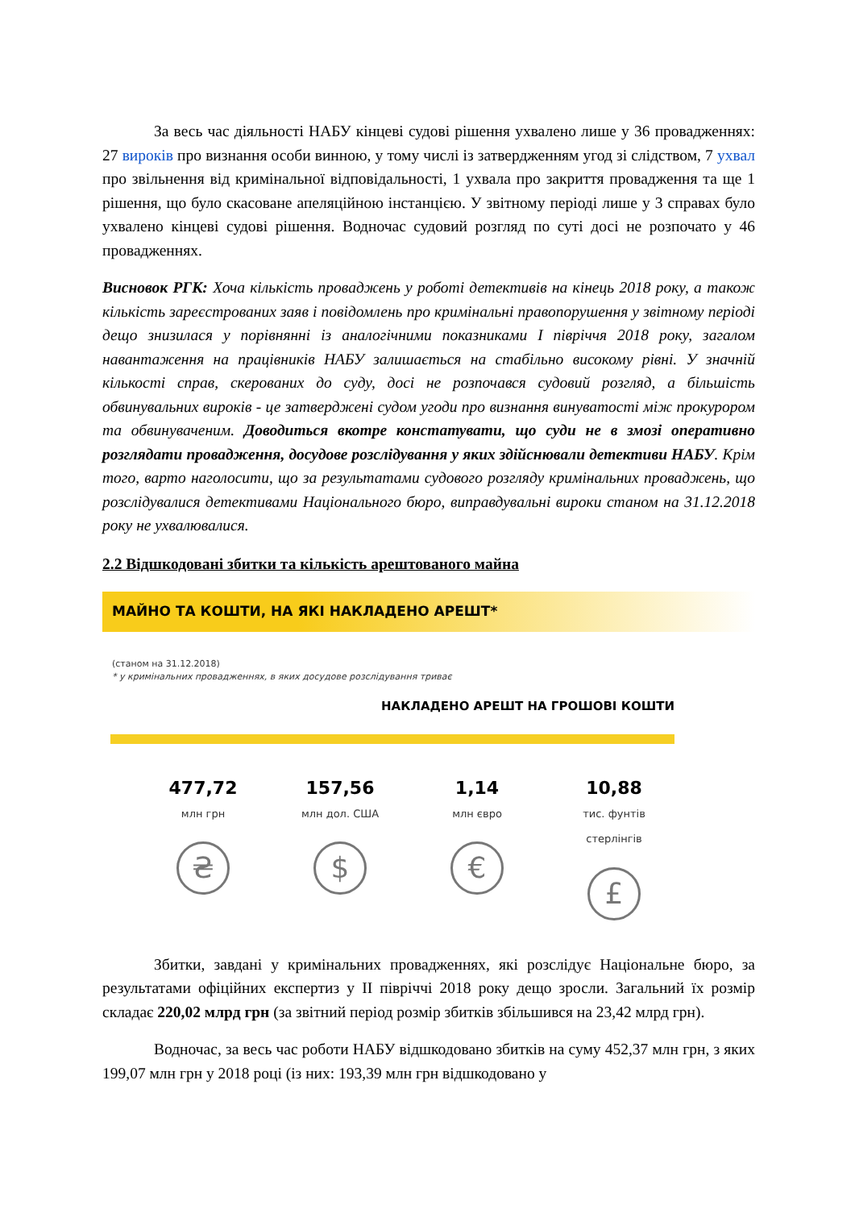За весь час діяльності НАБУ кінцеві судові рішення ухвалено лише у 36 провадженнях: 27 вироків про визнання особи винною, у тому числі із затвердженням угод зі слідством, 7 ухвал про звільнення від кримінальної відповідальності, 1 ухвала про закриття провадження та ще 1 рішення, що було скасоване апеляційною інстанцією. У звітному періоді лише у 3 справах було ухвалено кінцеві судові рішення. Водночас судовий розгляд по суті досі не розпочато у 46 провадженнях.
Висновок РГК: Хоча кількість проваджень у роботі детективів на кінець 2018 року, а також кількість зареєстрованих заяв і повідомлень про кримінальні правопорушення у звітному періоді дещо знизилася у порівнянні із аналогічними показниками І півріччя 2018 року, загалом навантаження на працівників НАБУ залишається на стабільно високому рівні. У значній кількості справ, скерованих до суду, досі не розпочався судовий розгляд, а більшість обвинувальних вироків - це затверджені судом угоди про визнання винуватості між прокурором та обвинуваченим. Доводиться вкотре констатувати, що суди не в змозі оперативно розглядати провадження, досудове розслідування у яких здійснювали детективи НАБУ. Крім того, варто наголосити, що за результатами судового розгляду кримінальних проваджень, що розслідувалися детективами Національного бюро, виправдувальні вироки станом на 31.12.2018 року не ухвалювалися.
2.2 Відшкодовані збитки та кількість арештованого майна
МАЙНО ТА КОШТИ, НА ЯКІ НАКЛАДЕНО АРЕШТ*
(станом на 31.12.2018)
* у кримінальних провадженнях, в яких досудове розслідування триває
НАКЛАДЕНО АРЕШТ НА ГРОШОВІ КОШТИ
477,72
млн грн
₴
157,56
млн дол. США
$
1,14
млн євро
€
10,88
тис. фунтів стерлінгів
£
Збитки, завдані у кримінальних провадженнях, які розслідує Національне бюро, за результатами офіційних експертиз у ІІ півріччі 2018 року дещо зросли. Загальний їх розмір складає 220,02 млрд грн (за звітний період розмір збитків збільшився на 23,42 млрд грн).
Водночас, за весь час роботи НАБУ відшкодовано збитків на суму 452,37 млн грн, з яких 199,07 млн грн у 2018 році (із них: 193,39 млн грн відшкодовано у